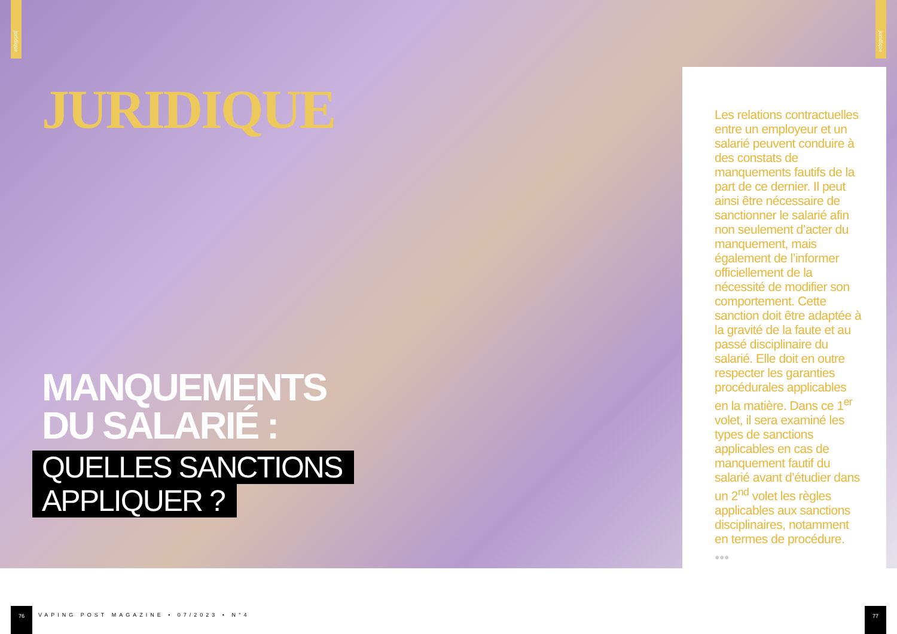juridique
juridique
JURIDIQUE
MANQUEMENTS
DU SALARIÉ :
QUELLES SANCTIONS
APPLIQUER ?
Les relations contractuelles entre un employeur et un salarié peuvent conduire à des constats de manquements fautifs de la part de ce dernier. Il peut ainsi être nécessaire de sanctionner le salarié afin non seulement d’acter du manquement, mais également de l’informer officiellement de la nécessité de modifier son comportement. Cette sanction doit être adaptée à la gravité de la faute et au passé disciplinaire du salarié. Elle doit en outre respecter les garanties procédurales applicables en la matière. Dans ce 1<sup>er</sup> volet, il sera examiné les types de sanctions applicables en cas de manquement fautif du salarié avant d’étudier dans un 2<sup>nd</sup> volet les règles applicables aux sanctions disciplinaires, notamment en termes de procédure.
●●●
76
VAPING POST MAGAZINE • 07/2023 • N°4
77